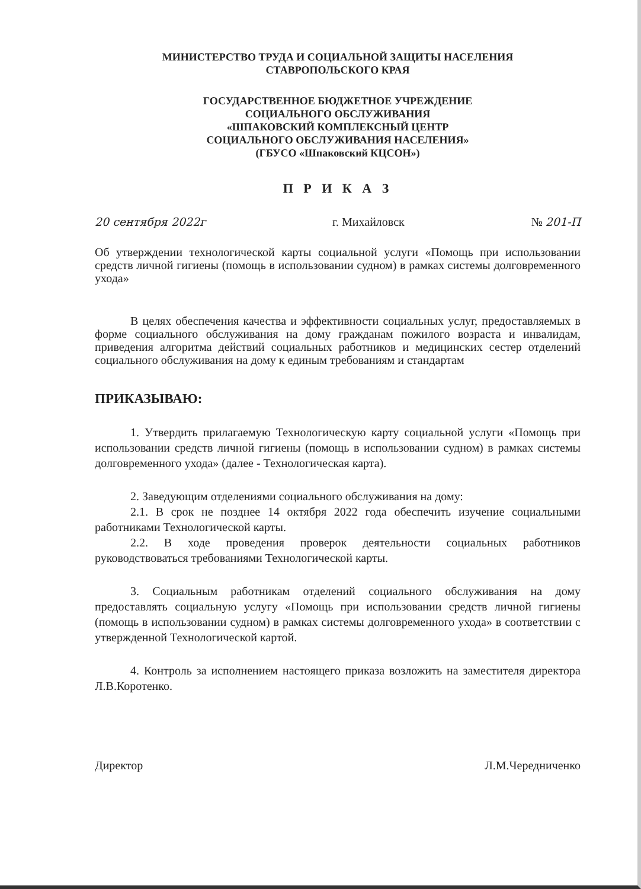МИНИСТЕРСТВО ТРУДА И СОЦИАЛЬНОЙ ЗАЩИТЫ НАСЕЛЕНИЯ
СТАВРОПОЛЬСКОГО КРАЯ
ГОСУДАРСТВЕННОЕ БЮДЖЕТНОЕ УЧРЕЖДЕНИЕ
СОЦИАЛЬНОГО ОБСЛУЖИВАНИЯ
«ШПАКОВСКИЙ КОМПЛЕКСНЫЙ ЦЕНТР
СОЦИАЛЬНОГО ОБСЛУЖИВАНИЯ НАСЕЛЕНИЯ»
(ГБУСО «Шпаковский КЦСОН»)
П Р И К А З
20 сентября 2022г г. Михайловск № 201-П
Об утверждении технологической карты социальной услуги «Помощь при использовании средств личной гигиены (помощь в использовании судном) в рамках системы долговременного ухода»
В целях обеспечения качества и эффективности социальных услуг, предоставляемых в форме социального обслуживания на дому гражданам пожилого возраста и инвалидам, приведения алгоритма действий социальных работников и медицинских сестер отделений социального обслуживания на дому к единым требованиям и стандартам
ПРИКАЗЫВАЮ:
1. Утвердить прилагаемую Технологическую карту социальной услуги «Помощь при использовании средств личной гигиены (помощь в использовании судном) в рамках системы долговременного ухода» (далее - Технологическая карта).
2. Заведующим отделениями социального обслуживания на дому:
2.1. В срок не позднее 14 октября 2022 года обеспечить изучение социальными работниками Технологической карты.
2.2. В ходе проведения проверок деятельности социальных работников руководствоваться требованиями Технологической карты.
3. Социальным работникам отделений социального обслуживания на дому предоставлять социальную услугу «Помощь при использовании средств личной гигиены (помощь в использовании судном) в рамках системы долговременного ухода» в соответствии с утвержденной Технологической картой.
4. Контроль за исполнением настоящего приказа возложить на заместителя директора Л.В.Коротенко.
Директор Л.М.Чередниченко